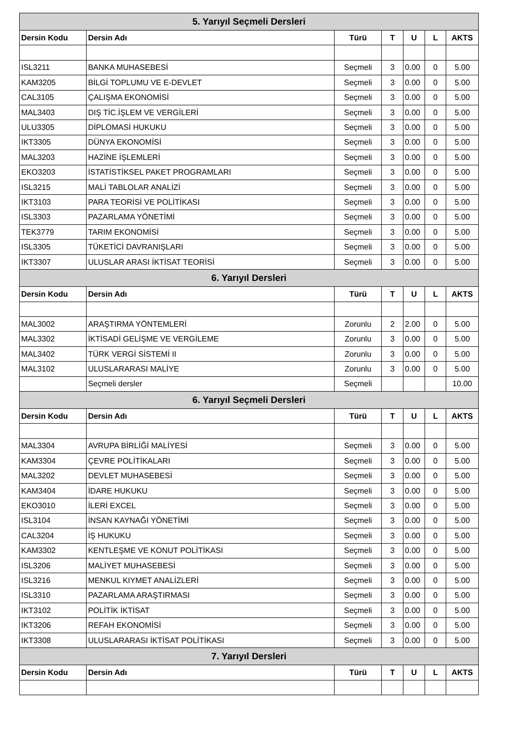| 5. Yarıyıl Seçmeli Dersleri | | | | | | |
| --- | --- | --- | --- | --- | --- | --- |
| Dersin Kodu | Dersin Adı | Türü | T | U | L | AKTS |
| ISL3211 | BANKA MUHASEBESİ | Seçmeli | 3 | 0.00 | 0 | 5.00 |
| KAM3205 | BİLGİ TOPLUMU VE E-DEVLET | Seçmeli | 3 | 0.00 | 0 | 5.00 |
| CAL3105 | ÇALIŞMA EKONOMİSİ | Seçmeli | 3 | 0.00 | 0 | 5.00 |
| MAL3403 | DIŞ TİC.İŞLEM VE VERGİLERİ | Seçmeli | 3 | 0.00 | 0 | 5.00 |
| ULU3305 | DİPLOMASİ HUKUKU | Seçmeli | 3 | 0.00 | 0 | 5.00 |
| IKT3305 | DÜNYA EKONOMİSİ | Seçmeli | 3 | 0.00 | 0 | 5.00 |
| MAL3203 | HAZİNE İŞLEMLERİ | Seçmeli | 3 | 0.00 | 0 | 5.00 |
| EKO3203 | İSTATİSTİKSEL PAKET PROGRAMLARI | Seçmeli | 3 | 0.00 | 0 | 5.00 |
| ISL3215 | MALİ TABLOLAR ANALİZİ | Seçmeli | 3 | 0.00 | 0 | 5.00 |
| IKT3103 | PARA TEORİSİ VE POLİTİKASI | Seçmeli | 3 | 0.00 | 0 | 5.00 |
| ISL3303 | PAZARLAMA YÖNETİMİ | Seçmeli | 3 | 0.00 | 0 | 5.00 |
| TEK3779 | TARIM EKONOMİSİ | Seçmeli | 3 | 0.00 | 0 | 5.00 |
| ISL3305 | TÜKETİCİ DAVRANIŞLARI | Seçmeli | 3 | 0.00 | 0 | 5.00 |
| IKT3307 | ULUSLAR ARASI İKTİSAT TEORİSİ | Seçmeli | 3 | 0.00 | 0 | 5.00 |
| 6. Yarıyıl Dersleri | | | | | | |
| Dersin Kodu | Dersin Adı | Türü | T | U | L | AKTS |
| MAL3002 | ARAŞTIRMA YÖNTEMLERİ | Zorunlu | 2 | 2.00 | 0 | 5.00 |
| MAL3302 | İKTİSADİ GELİŞME VE VERGİLEME | Zorunlu | 3 | 0.00 | 0 | 5.00 |
| MAL3402 | TÜRK VERGİ SİSTEMİ II | Zorunlu | 3 | 0.00 | 0 | 5.00 |
| MAL3102 | ULUSLARARASI MALİYE | Zorunlu | 3 | 0.00 | 0 | 5.00 |
| | Seçmeli dersler | Seçmeli | | | | 10.00 |
| 6. Yarıyıl Seçmeli Dersleri | | | | | | |
| Dersin Kodu | Dersin Adı | Türü | T | U | L | AKTS |
| MAL3304 | AVRUPA BİRLİĞİ MALİYESİ | Seçmeli | 3 | 0.00 | 0 | 5.00 |
| KAM3304 | ÇEVRE POLİTİKALARI | Seçmeli | 3 | 0.00 | 0 | 5.00 |
| MAL3202 | DEVLET MUHASEBESİ | Seçmeli | 3 | 0.00 | 0 | 5.00 |
| KAM3404 | İDARE HUKUKU | Seçmeli | 3 | 0.00 | 0 | 5.00 |
| EKO3010 | İLERİ EXCEL | Seçmeli | 3 | 0.00 | 0 | 5.00 |
| ISL3104 | İNSAN KAYNAĞI YÖNETİMİ | Seçmeli | 3 | 0.00 | 0 | 5.00 |
| CAL3204 | İŞ HUKUKU | Seçmeli | 3 | 0.00 | 0 | 5.00 |
| KAM3302 | KENTLEŞME VE KONUT POLİTİKASI | Seçmeli | 3 | 0.00 | 0 | 5.00 |
| ISL3206 | MALİYET MUHASEBESİ | Seçmeli | 3 | 0.00 | 0 | 5.00 |
| ISL3216 | MENKUL KIYMET ANALİZLERİ | Seçmeli | 3 | 0.00 | 0 | 5.00 |
| ISL3310 | PAZARLAMA ARAŞTIRMASI | Seçmeli | 3 | 0.00 | 0 | 5.00 |
| IKT3102 | POLİTİK İKTİSAT | Seçmeli | 3 | 0.00 | 0 | 5.00 |
| IKT3206 | REFAH EKONOMİSİ | Seçmeli | 3 | 0.00 | 0 | 5.00 |
| IKT3308 | ULUSLARARASI İKTİSAT POLİTİKASI | Seçmeli | 3 | 0.00 | 0 | 5.00 |
| 7. Yarıyıl Dersleri | | | | | | |
| Dersin Kodu | Dersin Adı | Türü | T | U | L | AKTS |